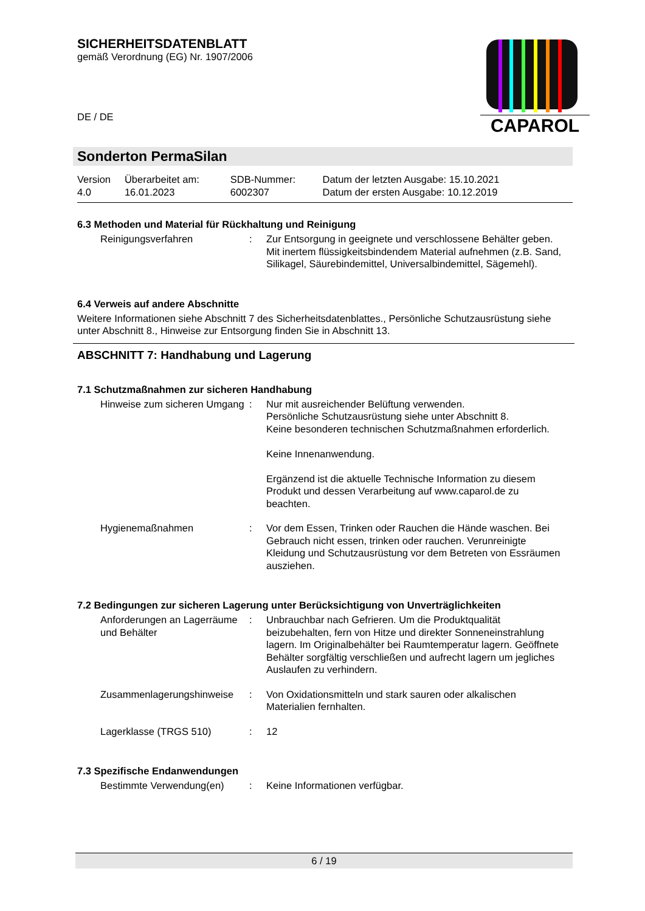SICHERHEITSDATENBLATT
gemäß Verordnung (EG) Nr. 1907/2006
DE / DE
CAPAROL
Sonderton PermaSilan
| Version 4.0 | Überarbeitet am: 16.01.2023 | SDB-Nummer: 6002307 | Datum der letzten Ausgabe: 15.10.2021 Datum der ersten Ausgabe: 10.12.2019 |
6.3 Methoden und Material für Rückhaltung und Reinigung
| Reinigungsverfahren | : | Zur Entsorgung in geeignete und verschlossene Behälter geben. Mit inertem flüssigkeitsbindendem Material aufnehmen (z.B. Sand, Silikagel, Säurebindemittel, Universalbindemittel, Sägemehl). |
6.4 Verweis auf andere Abschnitte
Weitere Informationen siehe Abschnitt 7 des Sicherheitsdatenblattes., Persönliche Schutzausrüstung siehe unter Abschnitt 8., Hinweise zur Entsorgung finden Sie in Abschnitt 13.
ABSCHNITT 7: Handhabung und Lagerung
7.1 Schutzmaßnahmen zur sicheren Handhabung
| Hinweise zum sicheren Umgang | : | Nur mit ausreichender Belüftung verwenden. Persönliche Schutzausrüstung siehe unter Abschnitt 8. Keine besonderen technischen Schutzmaßnahmen erforderlich. Keine Innenanwendung. Ergänzend ist die aktuelle Technische Information zu diesem Produkt und dessen Verarbeitung auf www.caparol.de zu beachten. |
| Hygienemaßnahmen | : | Vor dem Essen, Trinken oder Rauchen die Hände waschen. Bei Gebrauch nicht essen, trinken oder rauchen. Verunreinigte Kleidung und Schutzausrüstung vor dem Betreten von Essräumen ausziehen. |
7.2 Bedingungen zur sicheren Lagerung unter Berücksichtigung von Unverträglichkeiten
| Anforderungen an Lagerräume und Behälter | : | Unbrauchbar nach Gefrieren. Um die Produktqualität beizubehalten, fern von Hitze und direkter Sonneneinstrahlung lagern. Im Originalbehälter bei Raumtemperatur lagern. Geöffnete Behälter sorgfältig verschließen und aufrecht lagern um jegliches Auslaufen zu verhindern. |
| Zusammenlagerungshinweise | : | Von Oxidationsmitteln und stark sauren oder alkalischen Materialien fernhalten. |
| Lagerklasse (TRGS 510) | : | 12 |
7.3 Spezifische Endanwendungen
| Bestimmte Verwendung(en) | : | Keine Informationen verfügbar. |
6 / 19